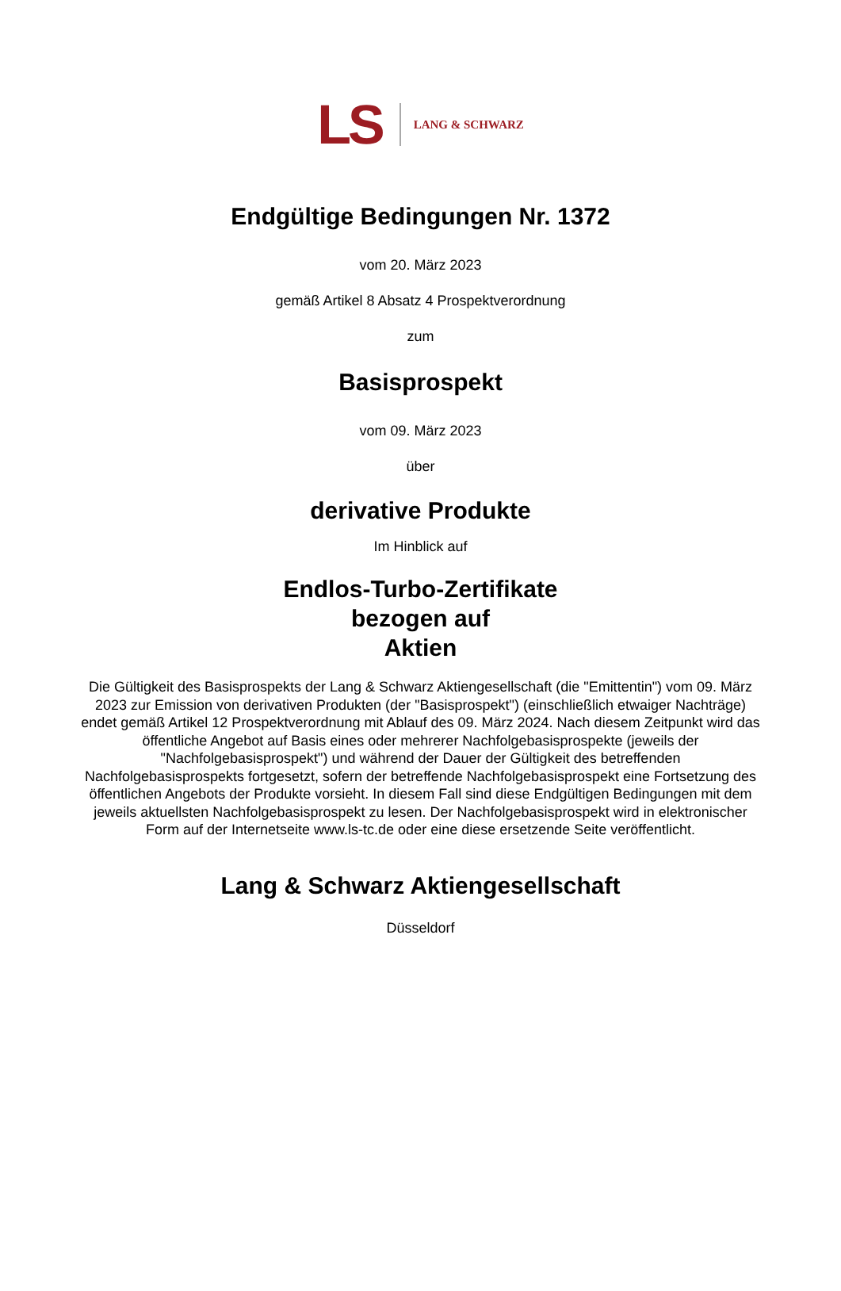LS LANG & SCHWARZ
Endgültige Bedingungen Nr. 1372
vom 20. März 2023
gemäß Artikel 8 Absatz 4 Prospektverordnung
zum
Basisprospekt
vom 09. März 2023
über
derivative Produkte
Im Hinblick auf
Endlos-Turbo-Zertifikate
bezogen auf
Aktien
Die Gültigkeit des Basisprospekts der Lang & Schwarz Aktiengesellschaft (die "Emittentin") vom 09. März 2023 zur Emission von derivativen Produkten (der "Basisprospekt") (einschließlich etwaiger Nachträge) endet gemäß Artikel 12 Prospektverordnung mit Ablauf des 09. März 2024. Nach diesem Zeitpunkt wird das öffentliche Angebot auf Basis eines oder mehrerer Nachfolgebasisprospekte (jeweils der "Nachfolgebasisprospekt") und während der Dauer der Gültigkeit des betreffenden Nachfolgebasisprospekts fortgesetzt, sofern der betreffende Nachfolgebasisprospekt eine Fortsetzung des öffentlichen Angebots der Produkte vorsieht. In diesem Fall sind diese Endgültigen Bedingungen mit dem jeweils aktuellsten Nachfolgebasisprospekt zu lesen. Der Nachfolgebasisprospekt wird in elektronischer Form auf der Internetseite www.ls-tc.de oder eine diese ersetzende Seite veröffentlicht.
Lang & Schwarz Aktiengesellschaft
Düsseldorf